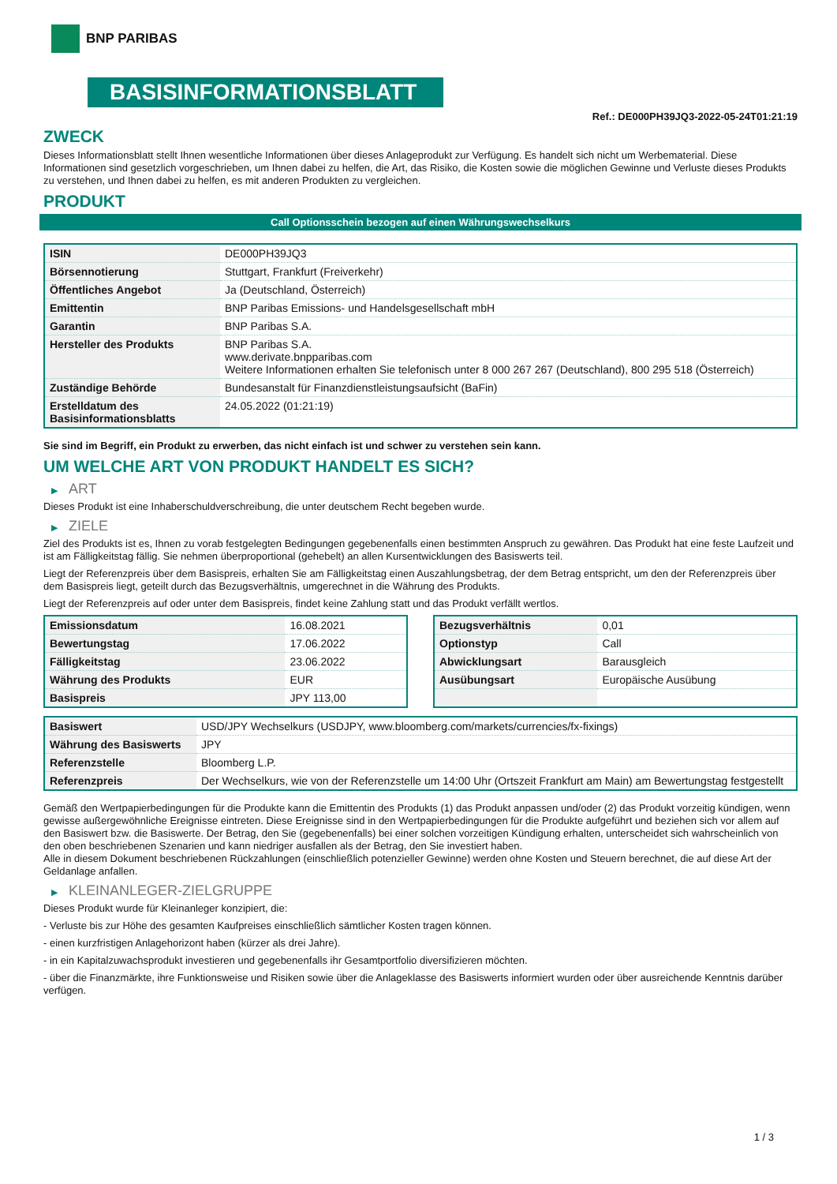BNP PARIBAS
BASISINFORMATIONSBLATT
Ref.: DE000PH39JQ3-2022-05-24T01:21:19
ZWECK
Dieses Informationsblatt stellt Ihnen wesentliche Informationen über dieses Anlageprodukt zur Verfügung. Es handelt sich nicht um Werbematerial. Diese Informationen sind gesetzlich vorgeschrieben, um Ihnen dabei zu helfen, die Art, das Risiko, die Kosten sowie die möglichen Gewinne und Verluste dieses Produkts zu verstehen, und Ihnen dabei zu helfen, es mit anderen Produkten zu vergleichen.
PRODUKT
Call Optionsschein bezogen auf einen Währungswechselkurs
| ISIN | DE000PH39JQ3 |
| Börsennotierung | Stuttgart, Frankfurt (Freiverkehr) |
| Öffentliches Angebot | Ja (Deutschland, Österreich) |
| Emittentin | BNP Paribas Emissions- und Handelsgesellschaft mbH |
| Garantin | BNP Paribas S.A. |
| Hersteller des Produkts | BNP Paribas S.A. www.derivate.bnpparibas.com Weitere Informationen erhalten Sie telefonisch unter 8 000 267 267 (Deutschland), 800 295 518 (Österreich) |
| Zuständige Behörde | Bundesanstalt für Finanzdienstleistungsaufsicht (BaFin) |
| Erstelldatum des Basisinformationsblatts | 24.05.2022 (01:21:19) |
Sie sind im Begriff, ein Produkt zu erwerben, das nicht einfach ist und schwer zu verstehen sein kann.
UM WELCHE ART VON PRODUKT HANDELT ES SICH?
▶ ART
Dieses Produkt ist eine Inhaberschuldverschreibung, die unter deutschem Recht begeben wurde.
▶ ZIELE
Ziel des Produkts ist es, Ihnen zu vorab festgelegten Bedingungen gegebenenfalls einen bestimmten Anspruch zu gewähren. Das Produkt hat eine feste Laufzeit und ist am Fälligkeitstag fällig. Sie nehmen überproportional (gehebelt) an allen Kursentwicklungen des Basiswerts teil.
Liegt der Referenzpreis über dem Basispreis, erhalten Sie am Fälligkeitstag einen Auszahlungsbetrag, der dem Betrag entspricht, um den der Referenzpreis über dem Basispreis liegt, geteilt durch das Bezugsverhältnis, umgerechnet in die Währung des Produkts.
Liegt der Referenzpreis auf oder unter dem Basispreis, findet keine Zahlung statt und das Produkt verfällt wertlos.
| Emissionsdatum | 16.08.2021 |
| Bewertungstag | 17.06.2022 |
| Fälligkeitstag | 23.06.2022 |
| Währung des Produkts | EUR |
| Basispreis | JPY 113,00 |
| Bezugsverhältnis | 0,01 |
| Optionstyp | Call |
| Abwicklungsart | Barausgleich |
| Ausübungsart | Europäische Ausübung |
| Basiswert | USD/JPY Wechselkurs (USDJPY, www.bloomberg.com/markets/currencies/fx-fixings) |
| Währung des Basiswerts | JPY |
| Referenzstelle | Bloomberg L.P. |
| Referenzpreis | Der Wechselkurs, wie von der Referenzstelle um 14:00 Uhr (Ortszeit Frankfurt am Main) am Bewertungstag festgestellt |
Gemäß den Wertpapierbedingungen für die Produkte kann die Emittentin des Produkts (1) das Produkt anpassen und/oder (2) das Produkt vorzeitig kündigen, wenn gewisse außergewöhnliche Ereignisse eintreten. Diese Ereignisse sind in den Wertpapierbedingungen für die Produkte aufgeführt und beziehen sich vor allem auf den Basiswert bzw. die Basiswerte. Der Betrag, den Sie (gegebenenfalls) bei einer solchen vorzeitigen Kündigung erhalten, unterscheidet sich wahrscheinlich von den oben beschriebenen Szenarien und kann niedriger ausfallen als der Betrag, den Sie investiert haben.
Alle in diesem Dokument beschriebenen Rückzahlungen (einschließlich potenzieller Gewinne) werden ohne Kosten und Steuern berechnet, die auf diese Art der Geldanlage anfallen.
▶ KLEINANLEGER-ZIELGRUPPE
Dieses Produkt wurde für Kleinanleger konzipiert, die:
- Verluste bis zur Höhe des gesamten Kaufpreises einschließlich sämtlicher Kosten tragen können.
- einen kurzfristigen Anlagehorizont haben (kürzer als drei Jahre).
- in ein Kapitalzuwachsprodukt investieren und gegebenenfalls ihr Gesamtportfolio diversifizieren möchten.
- über die Finanzmärkte, ihre Funktionsweise und Risiken sowie über die Anlageklasse des Basiswerts informiert wurden oder über ausreichende Kenntnis darüber verfügen.
1 / 3